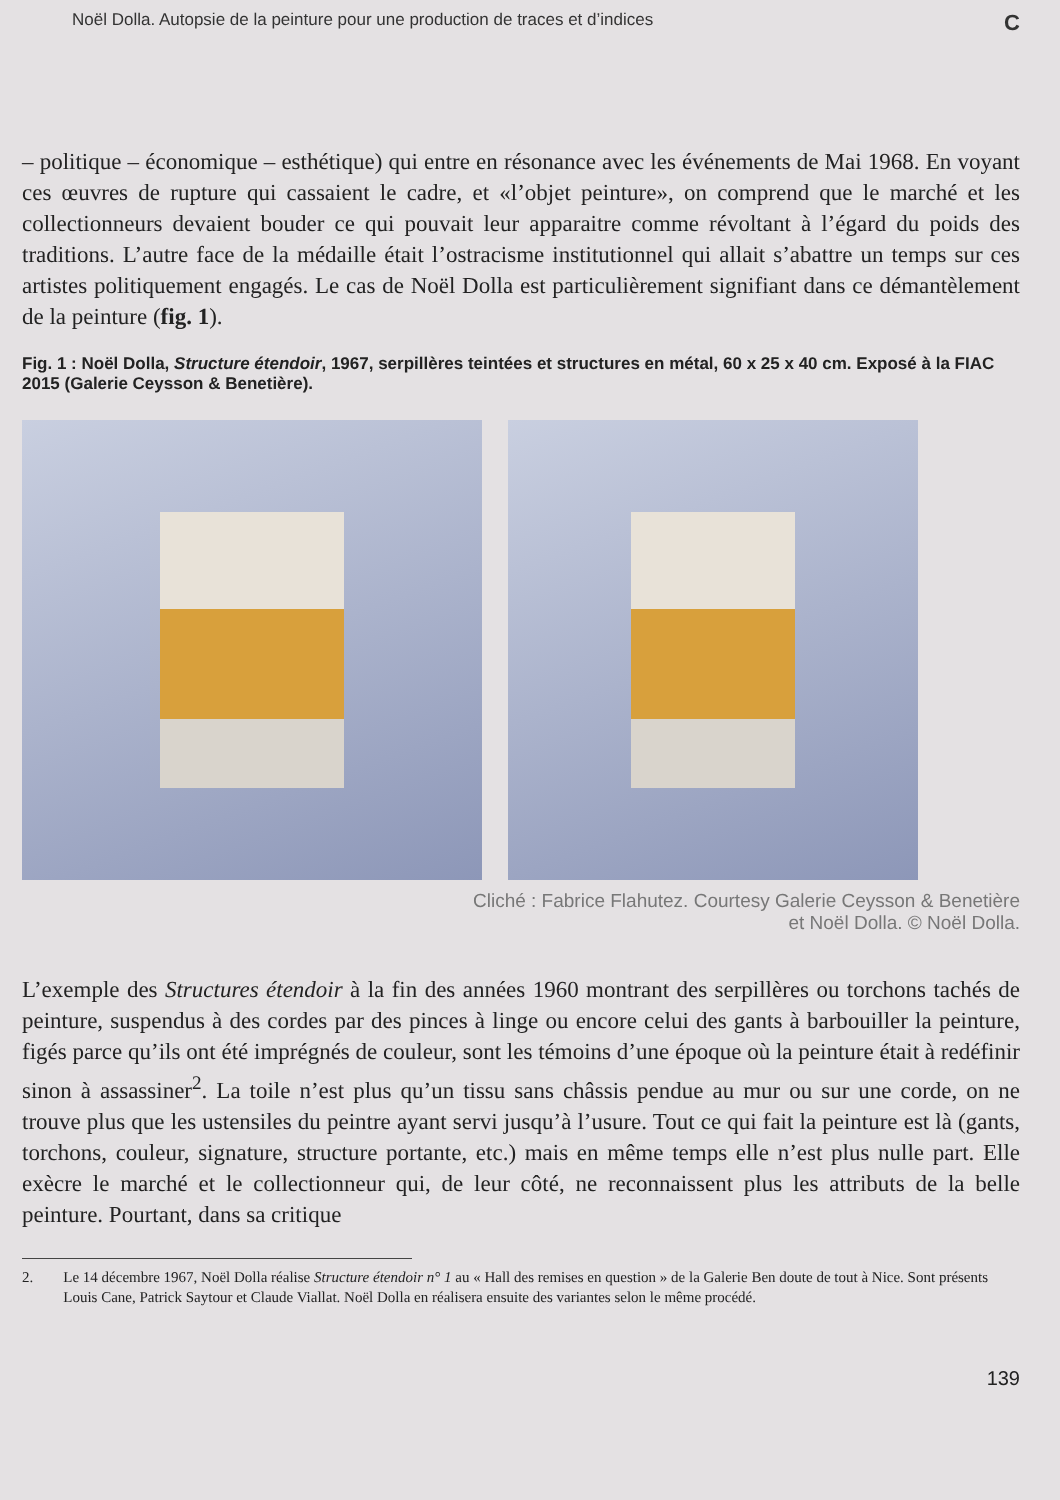Noël Dolla. Autopsie de la peinture pour une production de traces et d’indices C
– politique – économique – esthétique) qui entre en résonance avec les événements de Mai 1968. En voyant ces œuvres de rupture qui cassaient le cadre, et «l’objet peinture», on comprend que le marché et les collectionneurs devaient bouder ce qui pouvait leur apparaitre comme révoltant à l’égard du poids des traditions. L’autre face de la médaille était l’ostracisme institutionnel qui allait s’abattre un temps sur ces artistes politiquement engagés. Le cas de Noël Dolla est particulièrement signifiant dans ce démantèlement de la peinture (fig. 1).
Fig. 1 : Noël Dolla, Structure étendoir, 1967, serpillères teintées et structures en métal, 60 x 25 x 40 cm. Exposé à la FIAC 2015 (Galerie Ceysson & Benetière).
Cliché : Fabrice Flahutez. Courtesy Galerie Ceysson & Benetière
et Noël Dolla. © Noël Dolla.
L’exemple des Structures étendoir à la fin des années 1960 montrant des serpillères ou torchons tachés de peinture, suspendus à des cordes par des pinces à linge ou encore celui des gants à barbouiller la peinture, figés parce qu’ils ont été imprégnés de couleur, sont les témoins d’une époque où la peinture était à redéfinir sinon à assassiner<sup>2</sup>. La toile n’est plus qu’un tissu sans châssis pendue au mur ou sur une corde, on ne trouve plus que les ustensiles du peintre ayant servi jusqu’à l’usure. Tout ce qui fait la peinture est là (gants, torchons, couleur, signature, structure portante, etc.) mais en même temps elle n’est plus nulle part. Elle exècre le marché et le collectionneur qui, de leur côté, ne reconnaissent plus les attributs de la belle peinture. Pourtant, dans sa critique
2. Le 14 décembre 1967, Noël Dolla réalise Structure étendoir n° 1 au « Hall des remises en question » de la Galerie Ben doute de tout à Nice. Sont présents Louis Cane, Patrick Saytour et Claude Viallat. Noël Dolla en réalisera ensuite des variantes selon le même procédé.
139